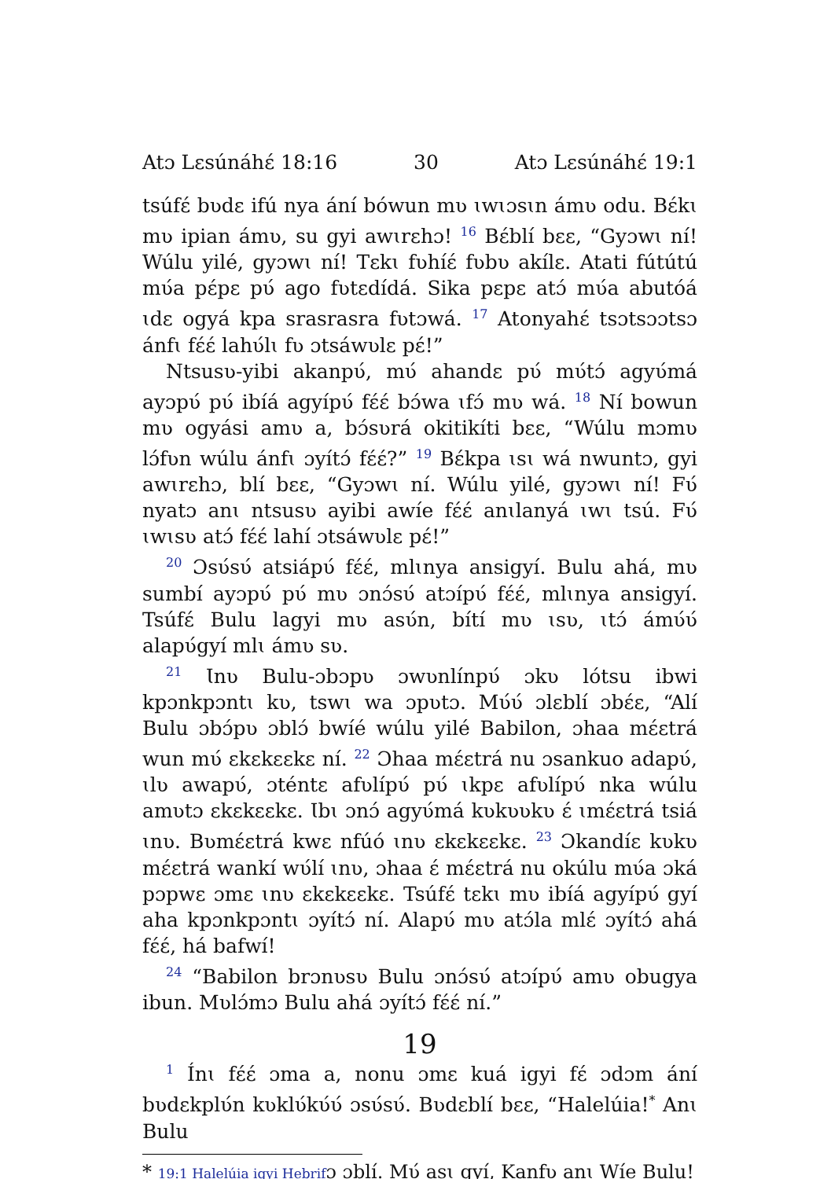Atɔ Lɛsúnáhɛ́ 18:16 30 Atɔ Lɛsúnáhɛ́ 19:1
tsúfɛ́ bʋdɛ ifú nya ání bówun mʋ ɩwɩɔsɩn ámʋ odu. Bɛ́kɩ mʋ ipian ámʋ, su gyi awɩrɛhɔ! <sup>16</sup> Bɛ́blí bɛɛ, “Gyɔwɩ ní! Wúlu yilé, gyɔwɩ ní! Tɛkɩ fʋhíɛ́ fʋbʋ akílɛ. Atati fútútú mʋ́a pɛ́pɛ pʋ́ ago fʋtɛdídá. Sika pɛpɛ atɔ́ mʋ́a abutóá ɩdɛ ogyá kpa srasrasra fʋtɔwá. <sup>17</sup> Atonyahɛ́ tsɔtsɔɔtsɔ ánfɩ fɛ́ɛ́ lahʋ́lɩ fʋ ɔtsáwʋlɛ pɛ́!”
Ntsusʋ-yibi akanpʋ́, mʋ́ ahandɛ pʋ́ mʋ́tɔ́ agyʋ́má ayɔpʋ́ pʋ́ ibíá agyípʋ́ fɛ́ɛ́ bɔ́wa ɩfɔ́ mʋ wá. <sup>18</sup> Ní bowun mʋ ogyási amʋ a, bɔ́sʋrá okitikíti bɛɛ, “Wúlu mɔmʋ lɔ́fʋn wúlu ánfɩ ɔyítɔ́ fɛ́ɛ́?” <sup>19</sup> Bɛ́kpa ɩsɩ wá nwuntɔ, gyi awɩrɛhɔ, blí bɛɛ, “Gyɔwɩ ní. Wúlu yilé, gyɔwɩ ní! Fʋ́ nyatɔ anɩ ntsusʋ ayibi awíe fɛ́ɛ́ anɩlanyá ɩwɩ tsú. Fʋ́ ɩwɩsʋ atɔ́ fɛ́ɛ́ lahí ɔtsáwʋlɛ pɛ́!”
<sup>20</sup> Ɔsʋ́sʋ́ atsiápʋ́ fɛ́ɛ́, mlɩnya ansigyí. Bulu ahá, mʋ sumbí ayɔpʋ́ pʋ́ mʋ ɔnɔ́sʋ́ atɔípʋ́ fɛ́ɛ́, mlɩnya ansigyí. Tsúfɛ́ Bulu lagyi mʋ asʋ́n, bítí mʋ ɩsʋ, ɩtɔ́ ámʋ́ʋ́ alapʋ́gyí mlɩ ámʋ sʋ.
<sup>21</sup> Ɩnʋ Bulu-ɔbɔpʋ ɔwʋnlínpʋ́ ɔkʋ lótsu ibwi kpɔnkpɔntɩ kʋ, tswɩ wa ɔpʋtɔ. Mʋ́ʋ́ ɔlɛblí ɔbɛ́ɛ, “Alí Bulu ɔbɔ́pʋ ɔblɔ́ bwíé wúlu yilé Babilon, ɔhaa mɛ́ɛtrá wun mʋ́ ɛkɛkɛɛkɛ ní. <sup>22</sup> Ɔhaa mɛ́ɛtrá nu ɔsankuo adapʋ́, ɩlʋ awapʋ́, ɔténtɛ afʋlípʋ́ pʋ́ ɩkpɛ afʋlípʋ́ nka wúlu amʋtɔ ɛkɛkɛɛkɛ. Ɩbɩ ɔnɔ́ agyʋ́má kʋkʋʋkʋ ɛ́ ɩmɛ́ɛtrá tsiá ɩnʋ. Bʋmɛ́ɛtrá kwɛ nfúó ɩnʋ ɛkɛkɛɛkɛ. <sup>23</sup> Ɔkandíɛ kʋkʋ mɛ́ɛtrá wankí wʋ́lí ɩnʋ, ɔhaa ɛ́ mɛ́ɛtrá nu okúlu mʋ́a ɔká pɔpwɛ ɔmɛ ɩnʋ ɛkɛkɛɛkɛ. Tsúfɛ́ tɛkɩ mʋ ibíá agyípʋ́ gyí aha kpɔnkpɔntɩ ɔyítɔ́ ní. Alapʋ́ mʋ atɔ́la mlɛ́ ɔyítɔ́ ahá fɛ́ɛ́, há bafwí!
<sup>24</sup> “Babilon brɔnʋsʋ Bulu ɔnɔ́sʋ́ atɔípʋ́ amʋ obugya ibun. Mʋlɔ́mɔ Bulu ahá ɔyítɔ́ fɛ́ɛ́ ní.”
19
<sup>1</sup> Ínɩ fɛ́ɛ́ ɔma a, nonu ɔmɛ kuá igyi fɛ́ ɔdɔm ání bʋdɛkplʋ́n kʋklʋ́kʋ́ʋ́ ɔsʋ́sʋ́. Bʋdɛblí bɛɛ, “Halelúia!<sup>*</sup> Anɩ Bulu
* 19:1 Halelúia igyi Hebrifɔ ɔblí. Mʋ́ asɩ gyí, Kanfʋ anɩ Wíe Bulu!